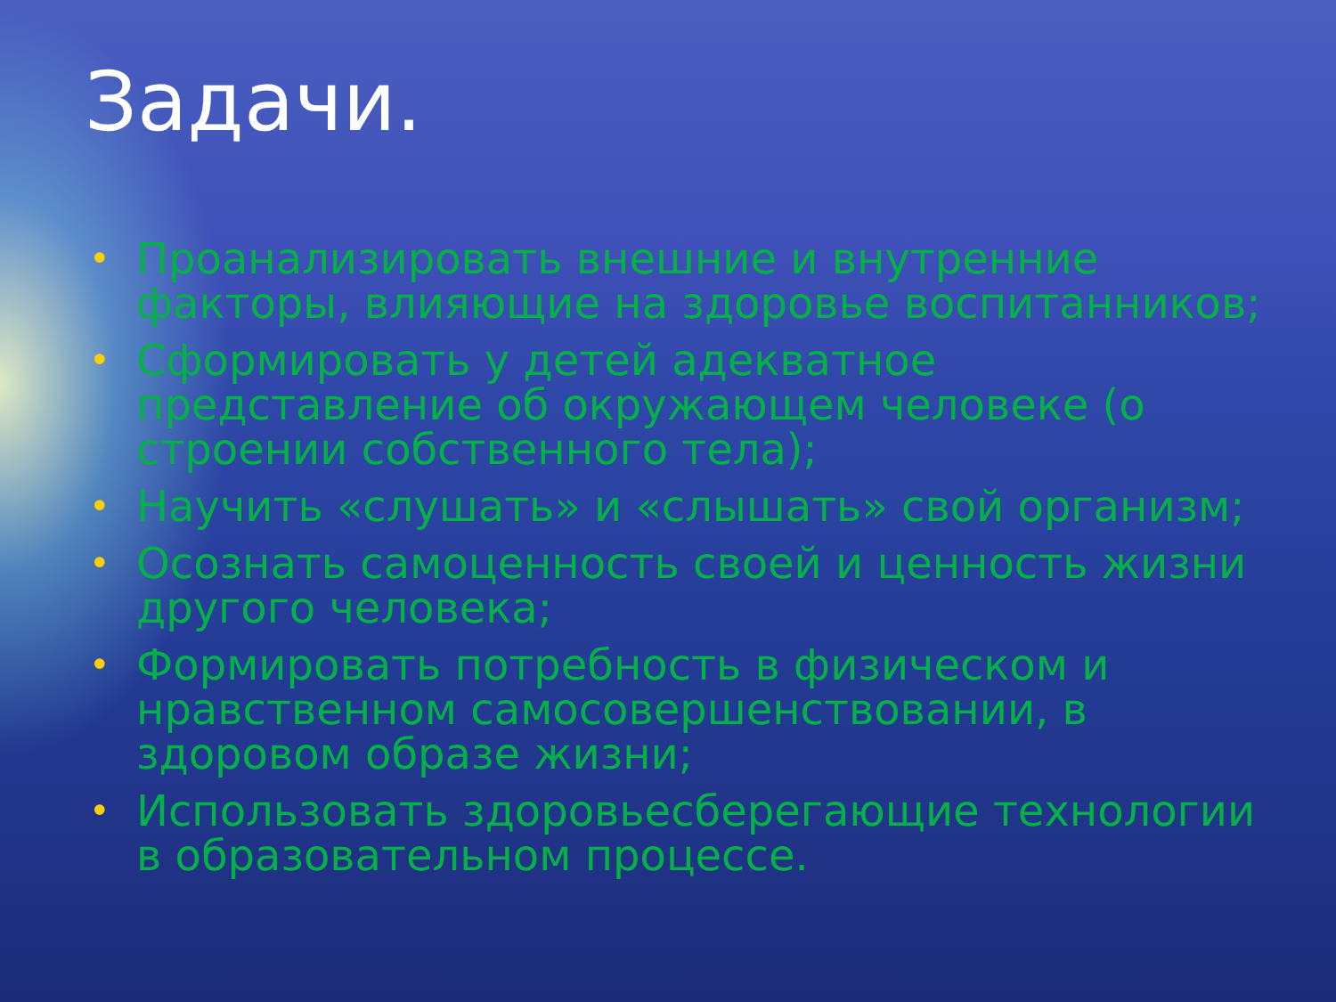Задачи.
• Проанализировать внешние и внутренние факторы, влияющие на здоровье воспитанников;
• Сформировать у детей адекватное представление об окружающем человеке (о строении собственного тела);
• Научить «слушать» и «слышать» свой организм;
• Осознать самоценность своей и ценность жизни другого человека;
• Формировать потребность в физическом и нравственном самосовершенствовании, в здоровом образе жизни;
• Использовать здоровьесберегающие технологии в образовательном процессе.